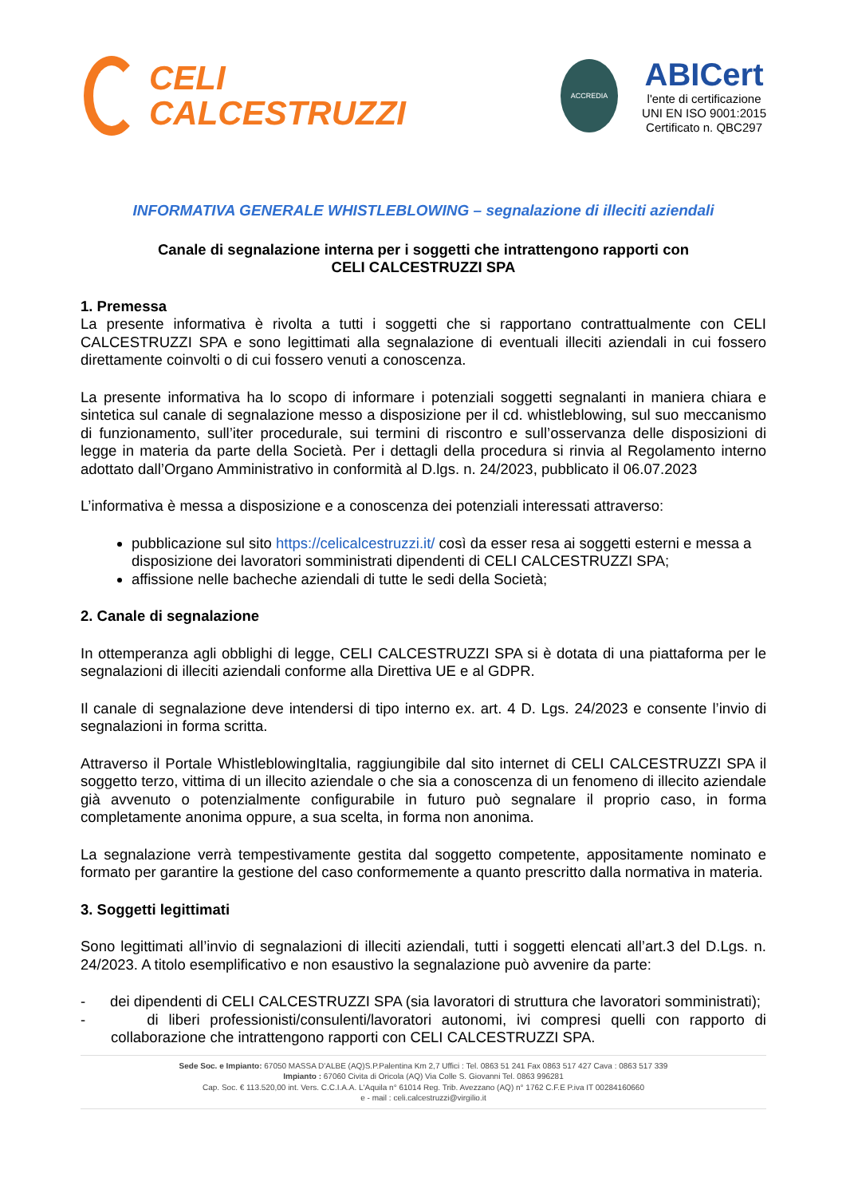CELI
CALCESTRUZZI
ACCREDIA
ABICert
l'ente di certificazione
UNI EN ISO 9001:2015
Certificato n. QBC297
INFORMATIVA GENERALE WHISTLEBLOWING – segnalazione di illeciti aziendali
Canale di segnalazione interna per i soggetti che intrattengono rapporti con
CELI CALCESTRUZZI SPA
1. Premessa
La presente informativa è rivolta a tutti i soggetti che si rapportano contrattualmente con CELI CALCESTRUZZI SPA e sono legittimati alla segnalazione di eventuali illeciti aziendali in cui fossero direttamente coinvolti o di cui fossero venuti a conoscenza.
La presente informativa ha lo scopo di informare i potenziali soggetti segnalanti in maniera chiara e sintetica sul canale di segnalazione messo a disposizione per il cd. whistleblowing, sul suo meccanismo di funzionamento, sull’iter procedurale, sui termini di riscontro e sull’osservanza delle disposizioni di legge in materia da parte della Società. Per i dettagli della procedura si rinvia al Regolamento interno adottato dall’Organo Amministrativo in conformità al D.lgs. n. 24/2023, pubblicato il 06.07.2023
L’informativa è messa a disposizione e a conoscenza dei potenziali interessati attraverso:
pubblicazione sul sito https://celicalcestruzzi.it/ così da esser resa ai soggetti esterni e messa a disposizione dei lavoratori somministrati dipendenti di CELI CALCESTRUZZI SPA;
affissione nelle bacheche aziendali di tutte le sedi della Società;
2. Canale di segnalazione
In ottemperanza agli obblighi di legge, CELI CALCESTRUZZI SPA si è dotata di una piattaforma per le segnalazioni di illeciti aziendali conforme alla Direttiva UE e al GDPR.
Il canale di segnalazione deve intendersi di tipo interno ex. art. 4 D. Lgs. 24/2023 e consente l’invio di segnalazioni in forma scritta.
Attraverso il Portale WhistleblowingItalia, raggiungibile dal sito internet di CELI CALCESTRUZZI SPA il soggetto terzo, vittima di un illecito aziendale o che sia a conoscenza di un fenomeno di illecito aziendale già avvenuto o potenzialmente configurabile in futuro può segnalare il proprio caso, in forma completamente anonima oppure, a sua scelta, in forma non anonima.
La segnalazione verrà tempestivamente gestita dal soggetto competente, appositamente nominato e formato per garantire la gestione del caso conformemente a quanto prescritto dalla normativa in materia.
3. Soggetti legittimati
Sono legittimati all’invio di segnalazioni di illeciti aziendali, tutti i soggetti elencati all’art.3 del D.Lgs. n. 24/2023. A titolo esemplificativo e non esaustivo la segnalazione può avvenire da parte:
- dei dipendenti di CELI CALCESTRUZZI SPA (sia lavoratori di struttura che lavoratori somministrati);
- di liberi professionisti/consulenti/lavoratori autonomi, ivi compresi quelli con rapporto di collaborazione che intrattengono rapporti con CELI CALCESTRUZZI SPA.
Sede Soc. e Impianto: 67050 MASSA D'ALBE (AQ)S.P.Palentina Km 2,7 Uffici : Tel. 0863 51 241 Fax 0863 517 427 Cava : 0863 517 339
Impianto : 67060 Civita di Oricola (AQ) Via Colle S. Giovanni Tel. 0863 996281
Cap. Soc. € 113.520,00 int. Vers. C.C.I.A.A. L'Aquila n° 61014 Reg. Trib. Avezzano (AQ) n° 1762 C.F.E P.iva IT 00284160660
e - mail : celi.calcestruzzi@virgilio.it